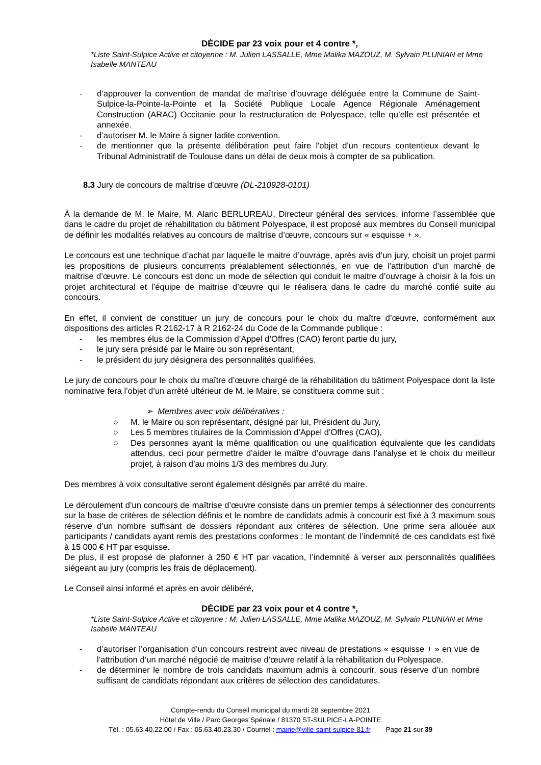DÉCIDE par 23 voix pour et 4 contre *,
*Liste Saint-Sulpice Active et citoyenne : M. Julien LASSALLE, Mme Malika MAZOUZ, M. Sylvain PLUNIAN et Mme Isabelle MANTEAU
- d’approuver la convention de mandat de maîtrise d’ouvrage déléguée entre la Commune de Saint-Sulpice-la-Pointe-la-Pointe et la Société Publique Locale Agence Régionale Aménagement Construction (ARAC) Occitanie pour la restructuration de Polyespace, telle qu’elle est présentée et annexée.
- d’autoriser M. le Maire à signer ladite convention.
- de mentionner que la présente délibération peut faire l'objet d'un recours contentieux devant le Tribunal Administratif de Toulouse dans un délai de deux mois à compter de sa publication.
8.3 Jury de concours de maîtrise d’œuvre (DL-210928-0101)
À la demande de M. le Maire, M. Alaric BERLUREAU, Directeur général des services, informe l’assemblée que dans le cadre du projet de réhabilitation du bâtiment Polyespace, il est proposé aux membres du Conseil municipal de définir les modalités relatives au concours de maîtrise d’œuvre, concours sur « esquisse + ».
Le concours est une technique d’achat par laquelle le maitre d’ouvrage, après avis d’un jury, choisit un projet parmi les propositions de plusieurs concurrents préalablement sélectionnés, en vue de l’attribution d’un marché de maitrise d’œuvre. Le concours est donc un mode de sélection qui conduit le maitre d’ouvrage à choisir à la fois un projet architectural et l’équipe de maitrise d’œuvre qui le réalisera dans le cadre du marché confié suite au concours.
En effet, il convient de constituer un jury de concours pour le choix du maître d’œuvre, conformément aux dispositions des articles R 2162-17 à R 2162-24 du Code de la Commande publique :
- les membres élus de la Commission d’Appel d’Offres (CAO) feront partie du jury,
- le jury sera présidé par le Maire ou son représentant,
- le président du jury désignera des personnalités qualifiées.
Le jury de concours pour le choix du maître d’œuvre chargé de la réhabilitation du bâtiment Polyespace dont la liste nominative fera l’objet d’un arrêté ultérieur de M. le Maire, se constituera comme suit :
➢ Membres avec voix délibératives :
○ M. le Maire ou son représentant, désigné par lui, Président du Jury,
○ Les 5 membres titulaires de la Commission d’Appel d’Offres (CAO),
○ Des personnes ayant la même qualification ou une qualification équivalente que les candidats attendus, ceci pour permettre d’aider le maître d’ouvrage dans l’analyse et le choix du meilleur projet, à raison d’au moins 1/3 des membres du Jury.
Des membres à voix consultative seront également désignés par arrêté du maire.
Le déroulement d’un concours de maîtrise d’œuvre consiste dans un premier temps à sélectionner des concurrents sur la base de critères de sélection définis et le nombre de candidats admis à concourir est fixé à 3 maximum sous réserve d’un nombre suffisant de dossiers répondant aux critères de sélection. Une prime sera allouée aux participants / candidats ayant remis des prestations conformes : le montant de l’indemnité de ces candidats est fixé à 15 000 € HT par esquisse.
De plus, il est proposé de plafonner à 250 € HT par vacation, l’indemnité à verser aux personnalités qualifiées siégeant au jury (compris les frais de déplacement).
Le Conseil ainsi informé et après en avoir délibéré,
DÉCIDE par 23 voix pour et 4 contre *,
*Liste Saint-Sulpice Active et citoyenne : M. Julien LASSALLE, Mme Malika MAZOUZ, M. Sylvain PLUNIAN et Mme Isabelle MANTEAU
- d’autoriser l’organisation d’un concours restreint avec niveau de prestations « esquisse + » en vue de l’attribution d’un marché négocié de maitrise d’œuvre relatif à la réhabilitation du Polyespace.
- de déterminer le nombre de trois candidats maximum admis à concourir, sous réserve d’un nombre suffisant de candidats répondant aux critères de sélection des candidatures.
Compte-rendu du Conseil municipal du mardi 28 septembre 2021
Hôtel de Ville / Parc Georges Spénale / 81370 ST-SULPICE-LA-POINTE
Tél. : 05.63.40.22.00 / Fax : 05.63.40.23.30 / Courriel : mairie@ville-saint-sulpice-81.fr Page 21 sur 39